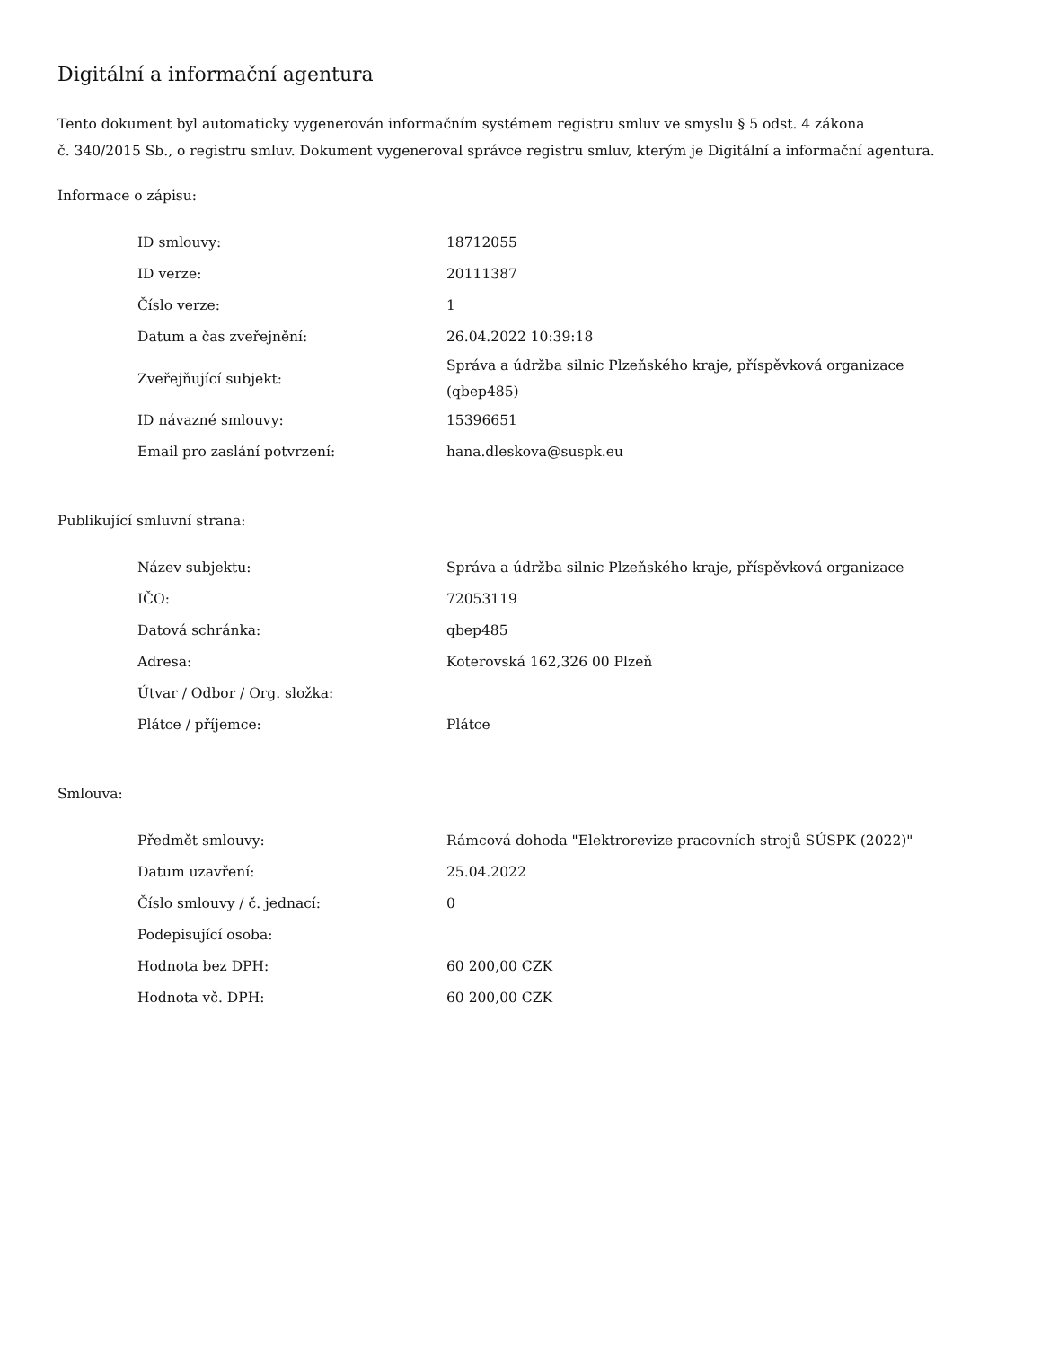Digitální a informační agentura
Tento dokument byl automaticky vygenerován informačním systémem registru smluv ve smyslu § 5 odst. 4 zákona
č. 340/2015 Sb., o registru smluv. Dokument vygeneroval správce registru smluv, kterým je Digitální a informační agentura.
Informace o zápisu:
| ID smlouvy: | 18712055 |
| ID verze: | 20111387 |
| Číslo verze: | 1 |
| Datum a čas zveřejnění: | 26.04.2022 10:39:18 |
| Zveřejňující subjekt: | Správa a údržba silnic Plzeňského kraje, příspěvková organizace (qbep485) |
| ID návazné smlouvy: | 15396651 |
| Email pro zaslání potvrzení: | hana.dleskova@suspk.eu |
Publikující smluvní strana:
| Název subjektu: | Správa a údržba silnic Plzeňského kraje, příspěvková organizace |
| IČO: | 72053119 |
| Datová schránka: | qbep485 |
| Adresa: | Koterovská 162,326 00 Plzeň |
| Útvar / Odbor / Org. složka: | |
| Plátce / příjemce: | Plátce |
Smlouva:
| Předmět smlouvy: | Rámcová dohoda "Elektrorevize pracovních strojů SÚSPK (2022)" |
| Datum uzavření: | 25.04.2022 |
| Číslo smlouvy / č. jednací: | 0 |
| Podepisující osoba: | |
| Hodnota bez DPH: | 60 200,00 CZK |
| Hodnota vč. DPH: | 60 200,00 CZK |